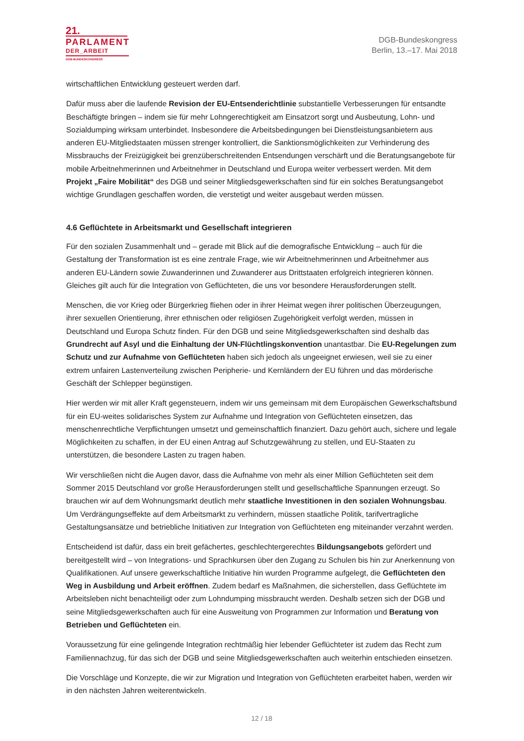21.
PARLAMENT
DER_ARBEIT
DGB-BUNDESKONGRESS
DGB-Bundeskongress
Berlin, 13.–17. Mai 2018
wirtschaftlichen Entwicklung gesteuert werden darf.
Dafür muss aber die laufende Revision der EU-Entsenderichtlinie substantielle Verbesserungen für entsandte Beschäftigte bringen – indem sie für mehr Lohngerechtigkeit am Einsatzort sorgt und Ausbeutung, Lohn- und Sozialdumping wirksam unterbindet. Insbesondere die Arbeitsbedingungen bei Dienstleistungsanbietern aus anderen EU-Mitgliedstaaten müssen strenger kontrolliert, die Sanktionsmöglichkeiten zur Verhinderung des Missbrauchs der Freizügigkeit bei grenzüberschreitenden Entsendungen verschärft und die Beratungsangebote für mobile Arbeitnehmerinnen und Arbeitnehmer in Deutschland und Europa weiter verbessert werden. Mit dem Projekt „Faire Mobilität“ des DGB und seiner Mitgliedsgewerkschaften sind für ein solches Beratungsangebot wichtige Grundlagen geschaffen worden, die verstetigt und weiter ausgebaut werden müssen.
4.6 Geflüchtete in Arbeitsmarkt und Gesellschaft integrieren
Für den sozialen Zusammenhalt und – gerade mit Blick auf die demografische Entwicklung – auch für die Gestaltung der Transformation ist es eine zentrale Frage, wie wir Arbeitnehmerinnen und Arbeitnehmer aus anderen EU-Ländern sowie Zuwanderinnen und Zuwanderer aus Drittstaaten erfolgreich integrieren können. Gleiches gilt auch für die Integration von Geflüchteten, die uns vor besondere Herausforderungen stellt.
Menschen, die vor Krieg oder Bürgerkrieg fliehen oder in ihrer Heimat wegen ihrer politischen Überzeugungen, ihrer sexuellen Orientierung, ihrer ethnischen oder religiösen Zugehörigkeit verfolgt werden, müssen in Deutschland und Europa Schutz finden. Für den DGB und seine Mitgliedsgewerkschaften sind deshalb das Grundrecht auf Asyl und die Einhaltung der UN-Flüchtlingskonvention unantastbar. Die EU-Regelungen zum Schutz und zur Aufnahme von Geflüchteten haben sich jedoch als ungeeignet erwiesen, weil sie zu einer extrem unfairen Lastenverteilung zwischen Peripherie- und Kernländern der EU führen und das mörderische Geschäft der Schlepper begünstigen.
Hier werden wir mit aller Kraft gegensteuern, indem wir uns gemeinsam mit dem Europäischen Gewerkschaftsbund für ein EU-weites solidarisches System zur Aufnahme und Integration von Geflüchteten einsetzen, das menschenrechtliche Verpflichtungen umsetzt und gemeinschaftlich finanziert. Dazu gehört auch, sichere und legale Möglichkeiten zu schaffen, in der EU einen Antrag auf Schutzgewährung zu stellen, und EU-Staaten zu unterstützen, die besondere Lasten zu tragen haben.
Wir verschließen nicht die Augen davor, dass die Aufnahme von mehr als einer Million Geflüchteten seit dem Sommer 2015 Deutschland vor große Herausforderungen stellt und gesellschaftliche Spannungen erzeugt. So brauchen wir auf dem Wohnungsmarkt deutlich mehr staatliche Investitionen in den sozialen Wohnungsbau. Um Verdrängungseffekte auf dem Arbeitsmarkt zu verhindern, müssen staatliche Politik, tarifvertragliche Gestaltungsansätze und betriebliche Initiativen zur Integration von Geflüchteten eng miteinander verzahnt werden.
Entscheidend ist dafür, dass ein breit gefächertes, geschlechtergerechtes Bildungsangebots gefördert und bereitgestellt wird – von Integrations- und Sprachkursen über den Zugang zu Schulen bis hin zur Anerkennung von Qualifikationen. Auf unsere gewerkschaftliche Initiative hin wurden Programme aufgelegt, die Geflüchteten den Weg in Ausbildung und Arbeit eröffnen. Zudem bedarf es Maßnahmen, die sicherstellen, dass Geflüchtete im Arbeitsleben nicht benachteiligt oder zum Lohndumping missbraucht werden. Deshalb setzen sich der DGB und seine Mitgliedsgewerkschaften auch für eine Ausweitung von Programmen zur Information und Beratung von Betrieben und Geflüchteten ein.
Voraussetzung für eine gelingende Integration rechtmäßig hier lebender Geflüchteter ist zudem das Recht zum Familiennachzug, für das sich der DGB und seine Mitgliedsgewerkschaften auch weiterhin entschieden einsetzen.
Die Vorschläge und Konzepte, die wir zur Migration und Integration von Geflüchteten erarbeitet haben, werden wir in den nächsten Jahren weiterentwickeln.
12 / 18